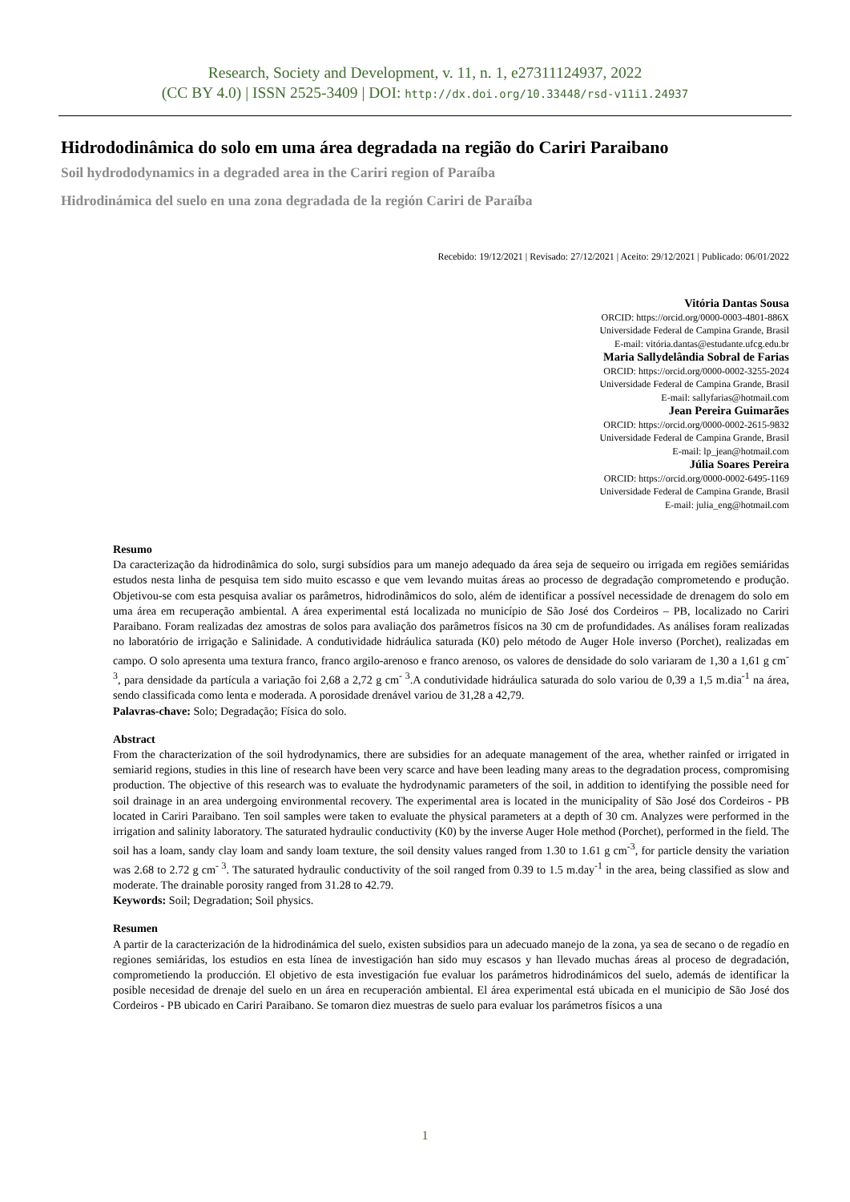Research, Society and Development, v. 11, n. 1, e27311124937, 2022
(CC BY 4.0) | ISSN 2525-3409 | DOI: http://dx.doi.org/10.33448/rsd-v11i1.24937
Hidrododinâmica do solo em uma área degradada na região do Cariri Paraibano
Soil hydrododynamics in a degraded area in the Cariri region of Paraíba
Hidrodinámica del suelo en una zona degradada de la región Cariri de Paraíba
Recebido: 19/12/2021 | Revisado: 27/12/2021 | Aceito: 29/12/2021 | Publicado: 06/01/2022
Vitória Dantas Sousa
ORCID: https://orcid.org/0000-0003-4801-886X
Universidade Federal de Campina Grande, Brasil
E-mail: vitória.dantas@estudante.ufcg.edu.br
Maria Sallydelândia Sobral de Farias
ORCID: https://orcid.org/0000-0002-3255-2024
Universidade Federal de Campina Grande, Brasil
E-mail: sallyfarias@hotmail.com
Jean Pereira Guimarães
ORCID: https://orcid.org/0000-0002-2615-9832
Universidade Federal de Campina Grande, Brasil
E-mail: lp_jean@hotmail.com
Júlia Soares Pereira
ORCID: https://orcid.org/0000-0002-6495-1169
Universidade Federal de Campina Grande, Brasil
E-mail: julia_eng@hotmail.com
Resumo
Da caracterização da hidrodinâmica do solo, surgi subsídios para um manejo adequado da área seja de sequeiro ou irrigada em regiões semiáridas estudos nesta linha de pesquisa tem sido muito escasso e que vem levando muitas áreas ao processo de degradação comprometendo e produção. Objetivou-se com esta pesquisa avaliar os parâmetros, hidrodinâmicos do solo, além de identificar a possível necessidade de drenagem do solo em uma área em recuperação ambiental. A área experimental está localizada no município de São José dos Cordeiros – PB, localizado no Cariri Paraibano. Foram realizadas dez amostras de solos para avaliação dos parâmetros físicos na 30 cm de profundidades. As análises foram realizadas no laboratório de irrigação e Salinidade. A condutividade hidráulica saturada (K0) pelo método de Auger Hole inverso (Porchet), realizadas em campo. O solo apresenta uma textura franco, franco argilo-arenoso e franco arenoso, os valores de densidade do solo variaram de 1,30 a 1,61 g cm<sup>- 3</sup>, para densidade da partícula a variação foi 2,68 a 2,72 g cm<sup>- 3</sup>.A condutividade hidráulica saturada do solo variou de 0,39 a 1,5 m.dia<sup>-1</sup> na área, sendo classificada como lenta e moderada. A porosidade drenável variou de 31,28 a 42,79.
Palavras-chave: Solo; Degradação; Física do solo.
Abstract
From the characterization of the soil hydrodynamics, there are subsidies for an adequate management of the area, whether rainfed or irrigated in semiarid regions, studies in this line of research have been very scarce and have been leading many areas to the degradation process, compromising production. The objective of this research was to evaluate the hydrodynamic parameters of the soil, in addition to identifying the possible need for soil drainage in an area undergoing environmental recovery. The experimental area is located in the municipality of São José dos Cordeiros - PB located in Cariri Paraibano. Ten soil samples were taken to evaluate the physical parameters at a depth of 30 cm. Analyzes were performed in the irrigation and salinity laboratory. The saturated hydraulic conductivity (K0) by the inverse Auger Hole method (Porchet), performed in the field. The soil has a loam, sandy clay loam and sandy loam texture, the soil density values ranged from 1.30 to 1.61 g cm<sup>-3</sup>, for particle density the variation was 2.68 to 2.72 g cm<sup>- 3</sup>. The saturated hydraulic conductivity of the soil ranged from 0.39 to 1.5 m.day<sup>-1</sup> in the area, being classified as slow and moderate. The drainable porosity ranged from 31.28 to 42.79.
Keywords: Soil; Degradation; Soil physics.
Resumen
A partir de la caracterización de la hidrodinámica del suelo, existen subsidios para un adecuado manejo de la zona, ya sea de secano o de regadío en regiones semiáridas, los estudios en esta línea de investigación han sido muy escasos y han llevado muchas áreas al proceso de degradación, comprometiendo la producción. El objetivo de esta investigación fue evaluar los parámetros hidrodinámicos del suelo, además de identificar la posible necesidad de drenaje del suelo en un área en recuperación ambiental. El área experimental está ubicada en el municipio de São José dos Cordeiros - PB ubicado en Cariri Paraibano. Se tomaron diez muestras de suelo para evaluar los parámetros físicos a una
1